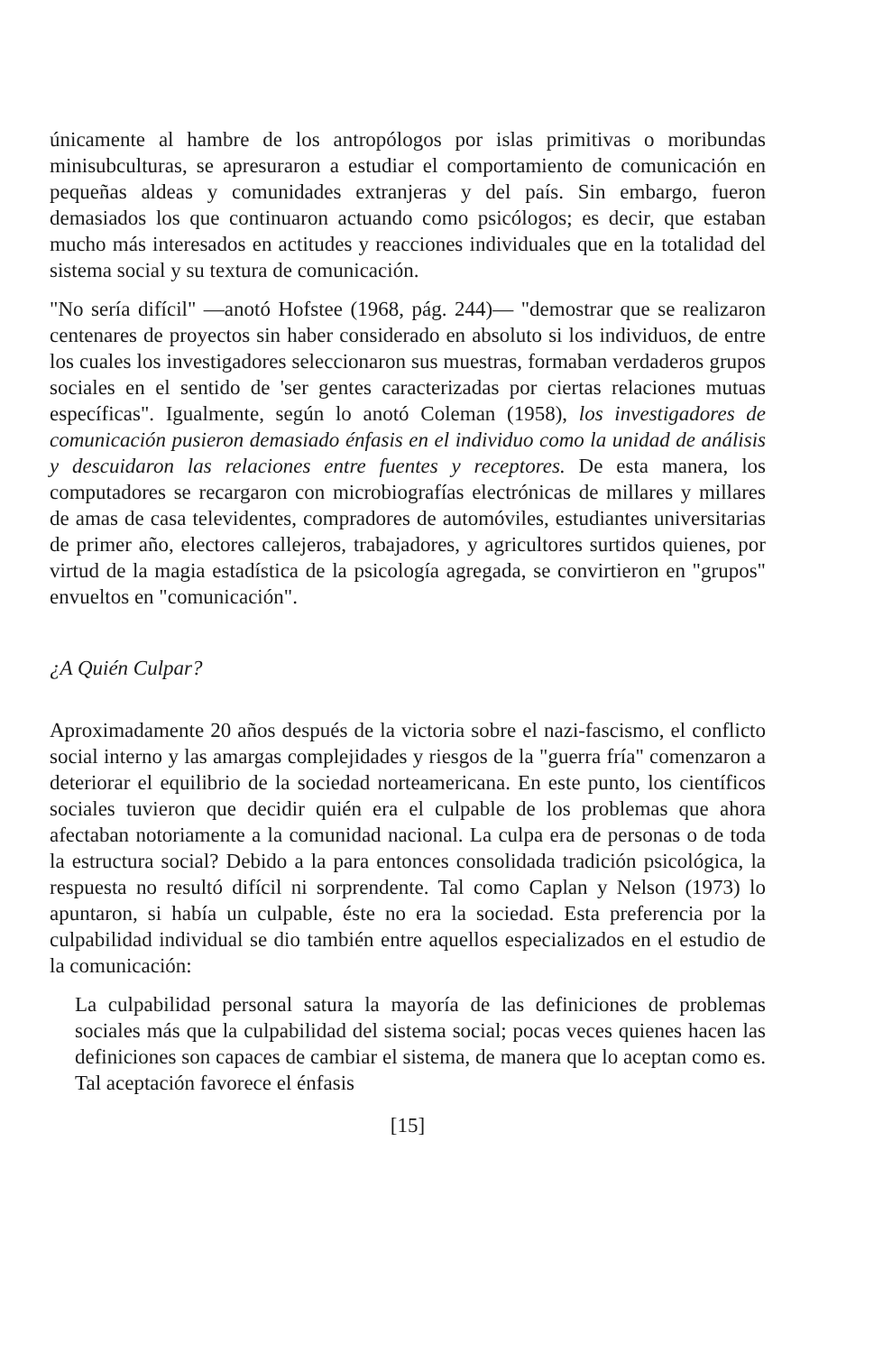únicamente al hambre de los antropólogos por islas primitivas o moribundas minisubculturas, se apresuraron a estudiar el comportamiento de comunicación en pequeñas aldeas y comunidades extranjeras y del país. Sin embargo, fueron demasiados los que continuaron actuando como psicólogos; es decir, que estaban mucho más interesados en actitudes y reacciones individuales que en la totalidad del sistema social y su textura de comunicación.
"No sería difícil" —anotó Hofstee (1968, pág. 244)— "demostrar que se realizaron centenares de proyectos sin haber considerado en absoluto si los individuos, de entre los cuales los investigadores seleccionaron sus muestras, formaban verdaderos grupos sociales en el sentido de 'ser gentes caracterizadas por ciertas relaciones mutuas específicas". Igualmente, según lo anotó Coleman (1958), los investigadores de comunicación pusieron demasiado énfasis en el individuo como la unidad de análisis y descuidaron las relaciones entre fuentes y receptores. De esta manera, los computadores se recargaron con microbiografías electrónicas de millares y millares de amas de casa televidentes, compradores de automóviles, estudiantes universitarias de primer año, electores callejeros, trabajadores, y agricultores surtidos quienes, por virtud de la magia estadística de la psicología agregada, se convirtieron en "grupos" envueltos en "comunicación".
¿A Quién Culpar?
Aproximadamente 20 años después de la victoria sobre el nazi-fascismo, el conflicto social interno y las amargas complejidades y riesgos de la "guerra fría" comenzaron a deteriorar el equilibrio de la sociedad norteamericana. En este punto, los científicos sociales tuvieron que decidir quién era el culpable de los problemas que ahora afectaban notoriamente a la comunidad nacional. La culpa era de personas o de toda la estructura social? Debido a la para entonces consolidada tradición psicológica, la respuesta no resultó difícil ni sorprendente. Tal como Caplan y Nelson (1973) lo apuntaron, si había un culpable, éste no era la sociedad. Esta preferencia por la culpabilidad individual se dio también entre aquellos especializados en el estudio de la comunicación:
La culpabilidad personal satura la mayoría de las definiciones de problemas sociales más que la culpabilidad del sistema social; pocas veces quienes hacen las definiciones son capaces de cambiar el sistema, de manera que lo aceptan como es. Tal aceptación favorece el énfasis
[15]